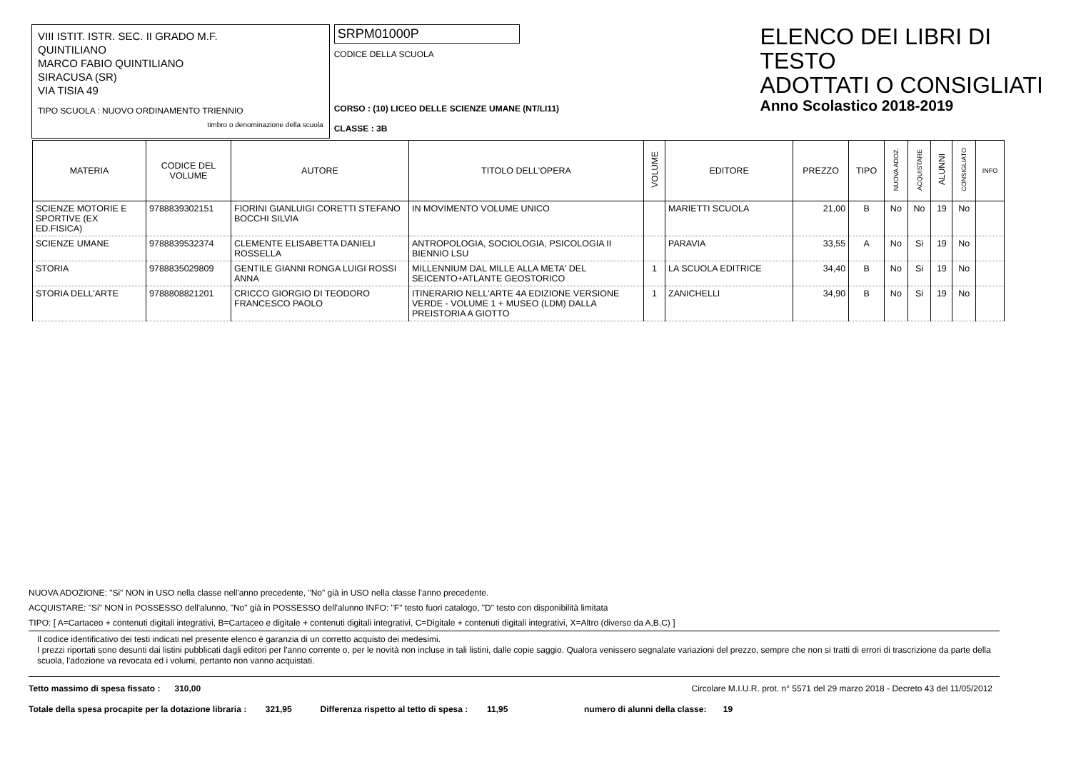VIII ISTIT. ISTR. SEC. II GRADO M.F.
QUINTILIANO
MARCO FABIO QUINTILIANO
SIRACUSA (SR)
VIA TISIA 49
TIPO SCUOLA : NUOVO ORDINAMENTO TRIENNIO
timbro o denominazione della scuola
SRPM01000P
CODICE DELLA SCUOLA
CORSO : (10) LICEO DELLE SCIENZE UMANE (NT/LI11)
CLASSE : 3B
ELENCO DEI LIBRI DI TESTO
ADOTTATI O CONSIGLIATI
Anno Scolastico 2018-2019
| MATERIA | CODICE DEL VOLUME | AUTORE | TITOLO DELL'OPERA | VOLUME | EDITORE | PREZZO | TIPO | NUOVA ADOZ. | ACQUISTARE | ALUNNI | CONSIGLIATO | INFO |
| --- | --- | --- | --- | --- | --- | --- | --- | --- | --- | --- | --- | --- |
| SCIENZE MOTORIE E SPORTIVE (EX ED.FISICA) | 9788839302151 | FIORINI GIANLUIGI CORETTI STEFANO BOCCHI SILVIA | IN MOVIMENTO VOLUME UNICO | | MARIETTI SCUOLA | 21,00 | B | No | No | 19 | No | |
| SCIENZE UMANE | 9788839532374 | CLEMENTE ELISABETTA DANIELI ROSSELLA | ANTROPOLOGIA, SOCIOLOGIA, PSICOLOGIA II BIENNIO LSU | | PARAVIA | 33,55 | A | No | Si | 19 | No | |
| STORIA | 9788835029809 | GENTILE GIANNI RONGA LUIGI ROSSI ANNA | MILLENNIUM DAL MILLE ALLA META' DEL SEICENTO+ATLANTE GEOSTORICO | 1 | LA SCUOLA EDITRICE | 34,40 | B | No | Si | 19 | No | |
| STORIA DELL'ARTE | 9788808821201 | CRICCO GIORGIO DI TEODORO FRANCESCO PAOLO | ITINERARIO NELL'ARTE 4A EDIZIONE VERSIONE VERDE - VOLUME 1 + MUSEO (LDM) DALLA PREISTORIA A GIOTTO | 1 | ZANICHELLI | 34,90 | B | No | Si | 19 | No | |
NUOVA ADOZIONE: "Si" NON in USO nella classe nell'anno precedente, "No" già in USO nella classe l'anno precedente.
ACQUISTARE: "Si" NON in POSSESSO dell'alunno, "No" già in POSSESSO dell'alunno INFO: "F" testo fuori catalogo, "D" testo con disponibilità limitata
TIPO: [ A=Cartaceo + contenuti digitali integrativi, B=Cartaceo e digitale + contenuti digitali integrativi, C=Digitale + contenuti digitali integrativi, X=Altro (diverso da A,B,C) ]
Il codice identificativo dei testi indicati nel presente elenco è garanzia di un corretto acquisto dei medesimi.
I prezzi riportati sono desunti dai listini pubblicati dagli editori per l'anno corrente o, per le novità non incluse in tali listini, dalle copie saggio. Qualora venissero segnalate variazioni del prezzo, sempre che non si tratti di errori di trascrizione da parte della scuola, l'adozione va revocata ed i volumi, pertanto non vanno acquistati.
Tetto massimo di spesa fissato : 310,00 Circolare M.I.U.R. prot. n° 5571 del 29 marzo 2018 - Decreto 43 del 11/05/2012
Totale della spesa procapite per la dotazione libraria : 321,95 Differenza rispetto al tetto di spesa : 11,95 numero di alunni della classe: 19